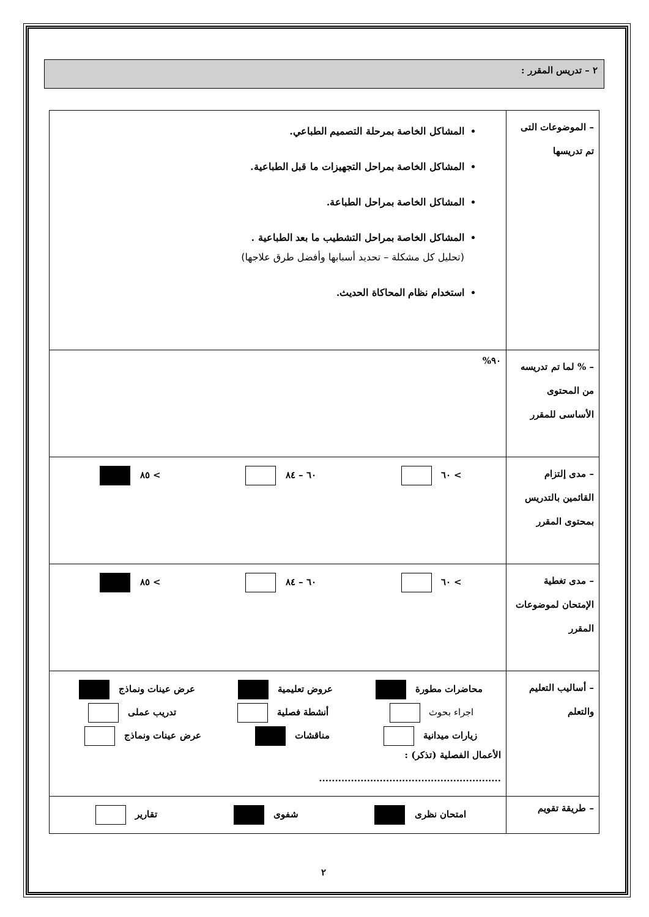٢ – تدريس المقرر :
| – الموضوعات التى تم تدريسها | المشاكل الخاصة بمرحلة التصميم الطباعي. المشاكل الخاصة بمراحل التجهيزات ما قبل الطباعية. المشاكل الخاصة بمراحل الطباعة. المشاكل الخاصة بمراحل التشطيب ما بعد الطباعية . (تحليل كل مشكلة – تحديد أسبابها وأفضل طرق علاجها) استخدام نظام المحاكاة الحديث. |
| – % لما تم تدريسه من المحتوى الأساسى للمقرر | ٩٠% |
| – مدى إلتزام القائمين بالتدريس بمحتوى المقرر | > ٦٠ ٦٠ – ٨٤ > ٨٥ |
| – مدى تغطية الإمتحان لموضوعات المقرر | > ٦٠ ٦٠ – ٨٤ > ٨٥ |
| – أساليب التعليم والتعلم | محاضرات مطورة عروض تعليمية عرض عينات ونماذج اجراء بحوث أنشطة فصلية تدريب عملى زيارات ميدانية مناقشات عرض عينات ونماذج الأعمال الفصلية (تذكر) : ......................................................... |
| – طريقة تقويم | امتحان نظرى شفوى تقارير |
٢